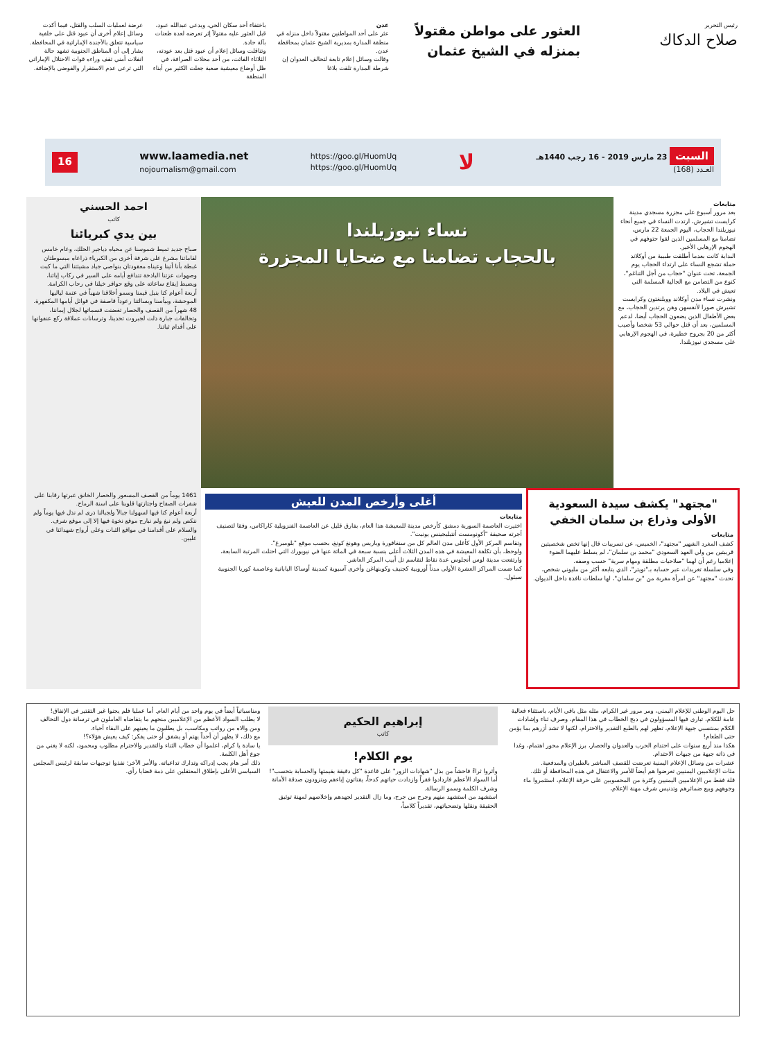رئيس التحرير
صلاح الدكاك
العثور على مواطن مقتولاً بمنزله في الشيخ عثمان
عدن
عثر على أحد المواطنين مقتولاً داخل منزله في منطقة المدارة بمديرية الشيخ عثمان بمحافظة عدن.
وقالت وسائل إعلام تابعة لتحالف العدوان إن شرطة المدارة تلقت بلاغا
باختفاء أحد سكان الحي، ويدعى عبدالله عبود، قبل العثور عليه مقتولاً إثر تعرضه لعدة طعنات بآلة حادة.
وتناقلت وسائل إعلام أن عبود قتل بعد عودته، الثلاثاء الفائت، من أحد محلات الصرافة، في ظل أوضاع معيشية صعبة جعلت الكثير من أبناء المنطقة
عرضة لعمليات السلب والقتل، فيما أكدت وسائل إعلام أخرى أن عبود قتل على خلفية سياسية تتعلق بالأجندة الإماراتية في المحافظة. يشار إلى أن المناطق الجنوبية تشهد حالة انفلات أمني تقف وراءه قوات الاحتلال الإماراتي التي ترعى عدم الاستقرار والفوضى بالإضافة.
السبت 23 مارس 2019 - 16 رجب 1440هـ
العـدد (168)
لا
https://goo.gl/HuomUq
https://goo.gl/HuomUq
www.laamedia.net
nojournalism@gmail.com
16
متابعات
بعد مرور أسبوع على مجزرة مسجدي مدينة كرايست تشيرش، ارتدت النساء في جميع أنحاء نيوزيلندا الحجاب، اليوم الجمعة 22 مارس، تضامنا مع المسلمين الذين لقوا حتوفهم في الهجوم الإرهابي الأخير.
البداية كانت بعدما أطلقت طبيبة من أوكلاند حملة تشجع النساء على ارتداء الحجاب يوم الجمعة، تحت عنوان "حجاب من أجل التناغم"، كنوع من التضامن مع الجالية المسلمة التي تعيش في البلاد.
ونشرت نساء مدن أوكلاند وويلنغتون وكرايست تشيرش صورا لأنفسهن وهن يرتدين الحجاب، مع بعض الأطفال الذين يضعون الحجاب أيضا، لدعم المسلمين، بعد أن قتل حوالي 53 شخصا وأصيب أكثر من 20 بجروح خطيرة، في الهجوم الإرهابي على مسجدي نيوزيلندا.
نساء نيوزيلندا
بالحجاب تضامنا مع ضحايا المجزرة
احمد الحسني
كاتب
بين يدي كبريائنا
صباح جديد تميط شموسنا عن محياه دياجير الحلك، وعام خامس لقاماتنا مشرع على شرفة أخرى من الكبرياء ذراعاه مبسوطتان غبطة بأنا أتينا وعيناه معقودتان بنواصي جياد مشيئتنا التي ما كبت وصهوات عزتنا الباذخة تتدافع أيامه على السير في ركاب إبائنا، ويضبط إيقاع ساعاته على وقع حوافر خيلنا في رحاب الكرامة.
أربعة أعوام كنا بنبل قيمنا وسمو أخلاقنا شهباً في عتمة لياليها الموحشة، وبيأسنا وبسالتنا رعوداً قاصفة في قوائل أيامها المكفهرة. 48 شهراً من القصف والحصار تغضنت قسماتها لجلال إيماننا، وتحالفات جبارة ذلت لجبروت تحدينا، وترسانات عملاقة ركع عنفوانها على أقدام ثباتنا.
"مجتهد" يكشف سيدة السعودية الأولى وذراع بن سلمان الخفي
متابعات
كشف المغرد الشهير "مجتهد"، الخميس، عن تسريبات قال إنها تخص شخصيتين قريبتين من ولي العهد السعودي "محمد بن سلمان"، لم يسلط عليهما الضوء إعلاميا رغم أن لهما "صلاحيات مطلقة ومهام سرية" حسب وصفه.
وفي سلسلة تغريدات عبر حسابه بـ"تويتر"، الذي يتابعه أكثر من مليوني شخص، تحدث "مجتهد" عن امرأة مقربة من "بن سلمان"، لها سلطات نافذة داخل الديوان.
أغلى وأرخص المدن للعيش
متابعات
اختيرت العاصمة السورية دمشق كأرخص مدينة للمعيشة هذا العام، بفارق قليل عن العاصمة الفنزويلية كاراكاس، وفقا لتصنيف أجرته صحيفة "أكونومست أنتيليجينس يونيت".
وتقاسم المركز الأول كأغلى مدن العالم كل من سنغافورة وباريس وهونغ كونغ، بحسب موقع "بلومبرغ".
ولوحظ، بأن تكلفة المعيشة في هذه المدن الثلاث أعلى بنسبة سبعة في المائة عنها في نيويورك التي احتلت المرتبة السابعة، وارتفعت مدينة لوس أنجلوس عدة نقاط لتقاسم تل أبيب المركز العاشر.
كما ضمت المراكز العشرة الأولى مدناً أوروبية كجنيف وكوبنهاغن وأخرى آسيوية كمدينة أوساكا اليابانية وعاصمة كوريا الجنوبية سيئول.
1461 يوماً من القصف المسعور والحصار الخانق عبرتها رقابنا على شفرات الصفاح واجتازتها قلوبنا على اسنة الرماح.
أربعة أعوام كنا فيها لسهولنا جبالاً ولجبالنا ذرى لم نذل فيها يوماً ولم ننكص ولم نبغ ولم نبارح موقع نخوة فيها إلا إلى موقع شرف.
والسلام على أقدامنا في مواقع الثبات وعلى أرواح شهدائنا في عليين.
حل اليوم الوطني للإعلام اليمني، ومر مرور غير الكرام، مثله مثل باقي الأيام، باستثناء فعالية عامة للكلام، تبارى فيها المسؤولون في دبج الخطاب في هذا المقام، وصرف ثناء وإشادات الكلام بمنتسبي جبهة الإعلام، تظهر لهم بالطبع التقدير والاحترام، لكنها لا تشد أزرهم بما يؤمن حتى الطعام!
هكذا منذ أربع سنوات على احتدام الحرب والعدوان والحصار، برز الإعلام محور اهتمام، وغدا في ذاته جبهة من جبهات الاحتدام.
عشرات من وسائل الإعلام اليمنية تعرضت للقصف المباشر بالطيران والمدفعية.
مئات الإعلاميين اليمنيين تعرضوا هم أيضاً للأسر والاعتقال في هذه المحافظة أو تلك.
قلة فقط من الإعلاميين اليمنيين وكثرة من المحسوبين على حرفة الإعلام، استثمروا ماء وجوههم وبيع ضمائرهم وتدنيس شرف مهنة الإعلام،
إبراهيم الحكيم
كاتب
يوم الكلام!
وأثروا ثراءً فاحشاً من بذل "شهادات الزور" على قاعدة "كل دقيقة بقيمتها والحسابة بتحسب"!
أما السواد الأعظم فازدادوا فقراً وازدادت حياتهم كدحاً، يقتاتون إباءهم ويتزودون صدقة الأمانة وشرف الكلمة وسمو الرسالة.
استشهد من استشهد منهم وجرح من جرح، وما زال التقدير لجهدهم وإخلاصهم لمهنة توثيق الحقيقة ونقلها وتضحياتهم، تقديراً كلامياً،
ومناسباتياً أيضاً في يوم واحد من أيام العام. أما عمليا فلم يجنوا غير التقتير في الإنفاق!
لا يطلب السواد الأعظم من الإعلاميين منحهم ما يتقاضاه العاملون في ترسانة دول التحالف ومن والاه من رواتب ومكاسب، بل يطلبون ما يعينهم على البقاء أحياء.
مع ذلك، لا يظهر أن أحداً يهتم أو يشفق أو حتى يفكر: كيف يعيش هؤلاء؟!
يا سادة يا كرام، اعلموا أن خطاب الثناء والتقدير والاحترام مطلوب ومحمود، لكنه لا يغني من جوع أهل الكلمة.
ذلك أمر هام يجب إدراكه وتدارك تداعياته. والأمر الآخر: نفذوا توجيهات سابقة لرئيس المجلس السياسي الأعلى بإطلاق المعتقلين على ذمة قضايا رأي.